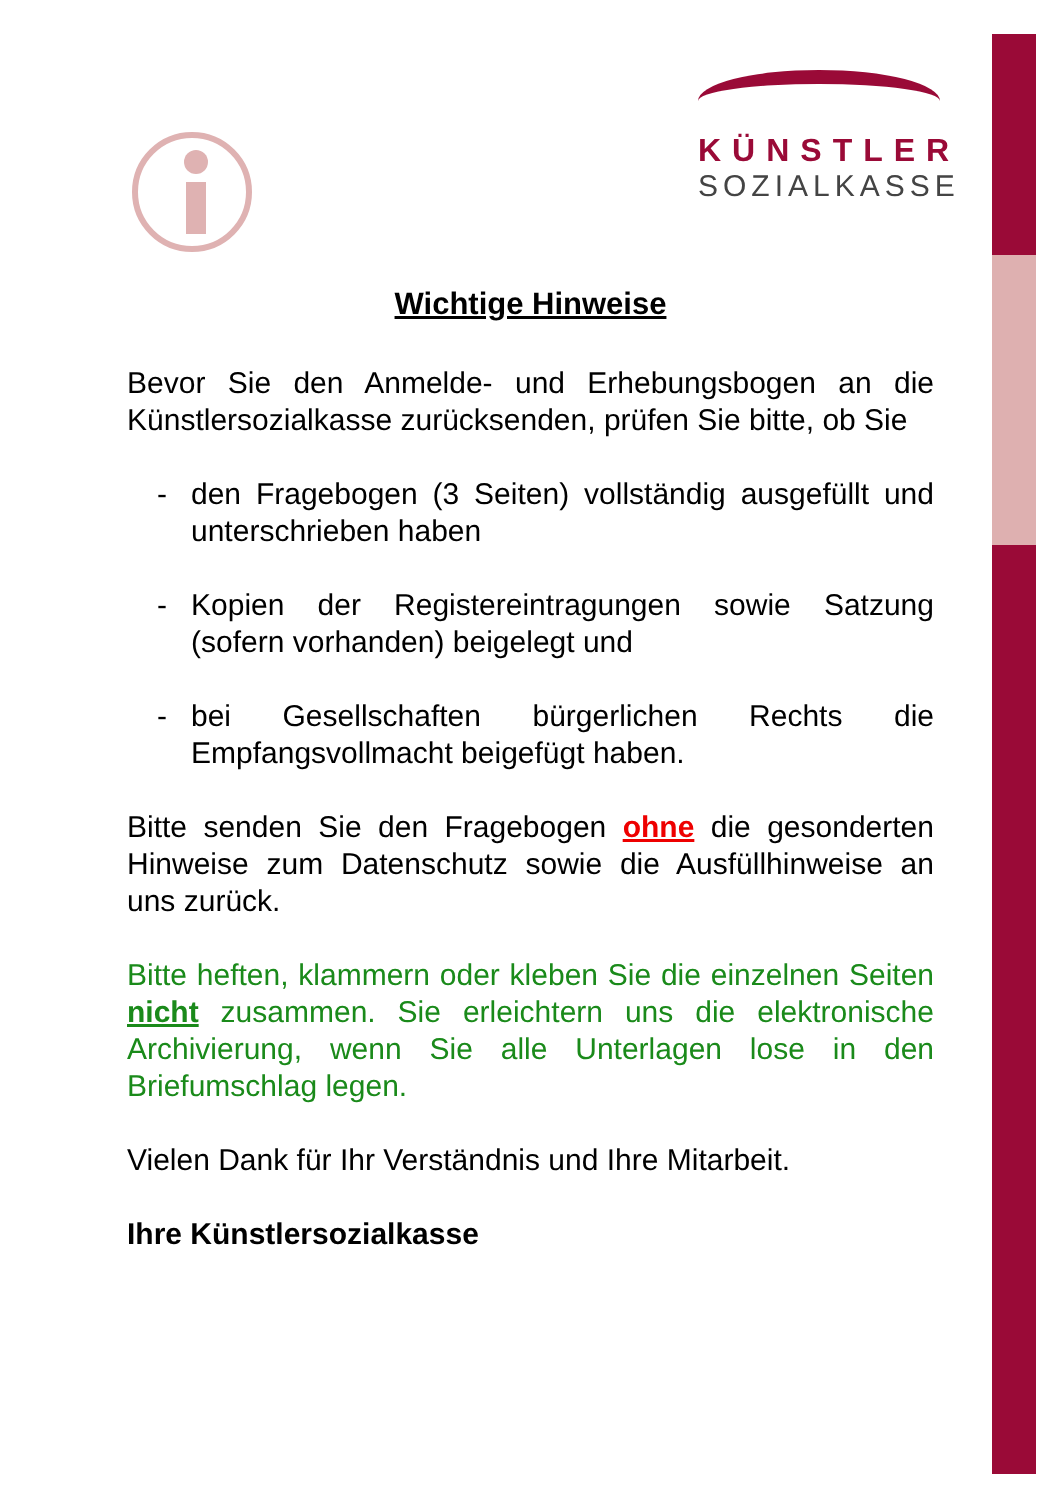KÜNSTLER
SOZIALKASSE
Wichtige Hinweise
Bevor Sie den Anmelde- und Erhebungsbogen an die Künstlersozialkasse zurücksenden, prüfen Sie bitte, ob Sie
- den Fragebogen (3 Seiten) vollständig ausgefüllt und unterschrieben haben
- Kopien der Registereintragungen sowie Satzung (sofern vorhanden) beigelegt und
- bei Gesellschaften bürgerlichen Rechts die Empfangsvollmacht beigefügt haben.
Bitte senden Sie den Fragebogen ohne die gesonderten Hinweise zum Datenschutz sowie die Ausfüllhinweise an uns zurück.
Bitte heften, klammern oder kleben Sie die einzelnen Seiten nicht zusammen. Sie erleichtern uns die elektronische Archivierung, wenn Sie alle Unterlagen lose in den Briefumschlag legen.
Vielen Dank für Ihr Verständnis und Ihre Mitarbeit.
Ihre Künstlersozialkasse